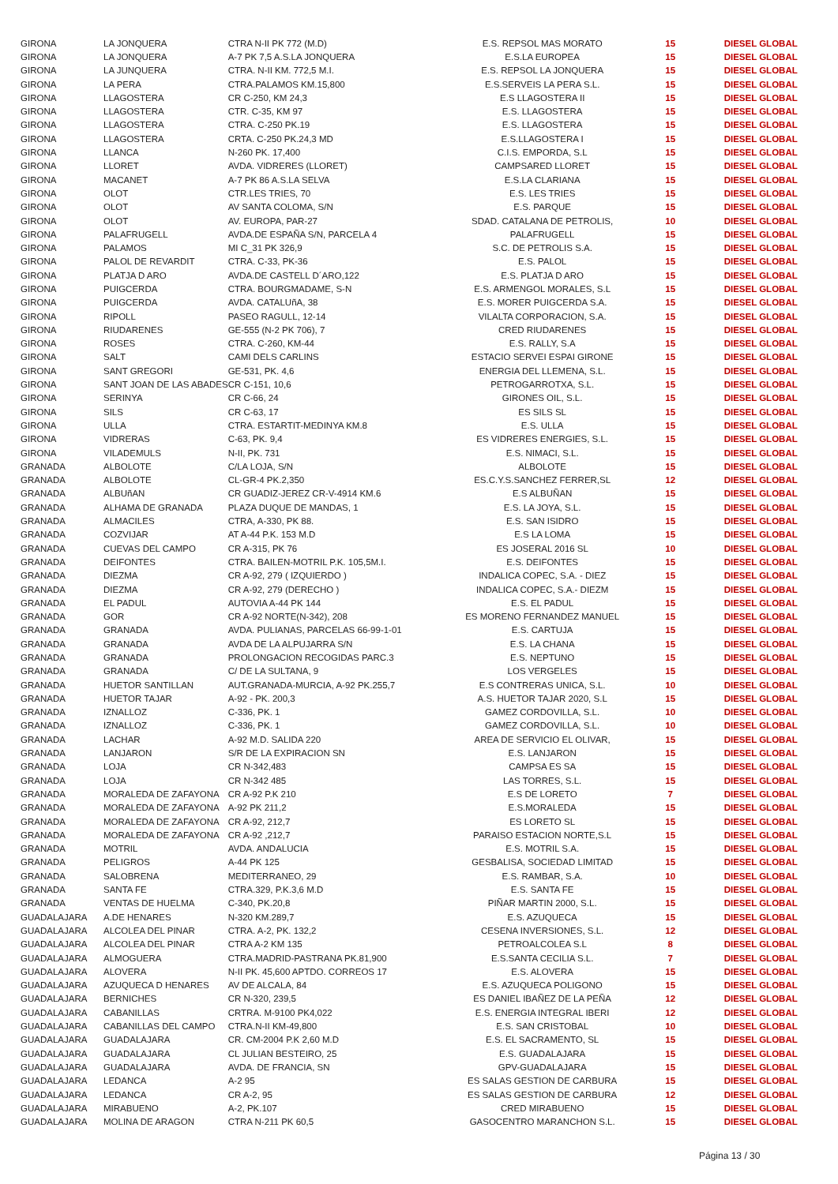| GIRONA | LA JONQUERA | CTRA N-II PK 772 (M.D) | E.S. REPSOL MAS MORATO | 15 | DIESEL GLOBAL |
| GIRONA | LA JONQUERA | A-7 PK 7,5 A.S.LA JONQUERA | E.S.LA EUROPEA | 15 | DIESEL GLOBAL |
| GIRONA | LA JUNQUERA | CTRA. N-II KM. 772,5 M.I. | E.S. REPSOL LA JONQUERA | 15 | DIESEL GLOBAL |
| GIRONA | LA PERA | CTRA.PALAMOS KM.15,800 | E.S.SERVEIS LA PERA S.L. | 15 | DIESEL GLOBAL |
| GIRONA | LLAGOSTERA | CR C-250, KM 24,3 | E.S LLAGOSTERA II | 15 | DIESEL GLOBAL |
| GIRONA | LLAGOSTERA | CTR. C-35, KM 97 | E.S. LLAGOSTERA | 15 | DIESEL GLOBAL |
| GIRONA | LLAGOSTERA | CTRA. C-250 PK.19 | E.S. LLAGOSTERA | 15 | DIESEL GLOBAL |
| GIRONA | LLAGOSTERA | CRTA. C-250 PK.24,3 MD | E.S.LLAGOSTERA I | 15 | DIESEL GLOBAL |
| GIRONA | LLANCA | N-260 PK. 17,400 | C.I.S. EMPORDA, S.L | 15 | DIESEL GLOBAL |
| GIRONA | LLORET | AVDA. VIDRERES (LLORET) | CAMPSARED LLORET | 15 | DIESEL GLOBAL |
| GIRONA | MACANET | A-7 PK 86 A.S.LA SELVA | E.S.LA CLARIANA | 15 | DIESEL GLOBAL |
| GIRONA | OLOT | CTR.LES TRIES, 70 | E.S. LES TRIES | 15 | DIESEL GLOBAL |
| GIRONA | OLOT | AV SANTA COLOMA, S/N | E.S. PARQUE | 15 | DIESEL GLOBAL |
| GIRONA | OLOT | AV. EUROPA, PAR-27 | SDAD. CATALANA DE PETROLIS, | 10 | DIESEL GLOBAL |
| GIRONA | PALAFRUGELL | AVDA.DE ESPAÑA S/N, PARCELA 4 | PALAFRUGELL | 15 | DIESEL GLOBAL |
| GIRONA | PALAMOS | MI C_31 PK 326,9 | S.C. DE PETROLIS S.A. | 15 | DIESEL GLOBAL |
| GIRONA | PALOL DE REVARDIT | CTRA. C-33, PK-36 | E.S. PALOL | 15 | DIESEL GLOBAL |
| GIRONA | PLATJA D ARO | AVDA.DE CASTELL D´ARO,122 | E.S. PLATJA D ARO | 15 | DIESEL GLOBAL |
| GIRONA | PUIGCERDA | CTRA. BOURGMADAME, S-N | E.S. ARMENGOL MORALES, S.L | 15 | DIESEL GLOBAL |
| GIRONA | PUIGCERDA | AVDA. CATALUñA, 38 | E.S. MORER PUIGCERDA S.A. | 15 | DIESEL GLOBAL |
| GIRONA | RIPOLL | PASEO RAGULL, 12-14 | VILALTA CORPORACION, S.A. | 15 | DIESEL GLOBAL |
| GIRONA | RIUDARENES | GE-555 (N-2 PK 706), 7 | CRED RIUDARENES | 15 | DIESEL GLOBAL |
| GIRONA | ROSES | CTRA. C-260, KM-44 | E.S. RALLY, S.A | 15 | DIESEL GLOBAL |
| GIRONA | SALT | CAMI DELS CARLINS | ESTACIO SERVEI ESPAI GIRONE | 15 | DIESEL GLOBAL |
| GIRONA | SANT GREGORI | GE-531, PK. 4,6 | ENERGIA DEL LLEMENA, S.L. | 15 | DIESEL GLOBAL |
| GIRONA | SANT JOAN DE LAS ABADES | CR C-151, 10,6 | PETROGARROTXA, S.L. | 15 | DIESEL GLOBAL |
| GIRONA | SERINYA | CR C-66, 24 | GIRONES OIL, S.L. | 15 | DIESEL GLOBAL |
| GIRONA | SILS | CR C-63, 17 | ES SILS SL | 15 | DIESEL GLOBAL |
| GIRONA | ULLA | CTRA. ESTARTIT-MEDINYA KM.8 | E.S. ULLA | 15 | DIESEL GLOBAL |
| GIRONA | VIDRERAS | C-63, PK. 9,4 | ES VIDRERES ENERGIES, S.L. | 15 | DIESEL GLOBAL |
| GIRONA | VILADEMULS | N-II, PK. 731 | E.S. NIMACI, S.L. | 15 | DIESEL GLOBAL |
| GRANADA | ALBOLOTE | C/LA LOJA, S/N | ALBOLOTE | 15 | DIESEL GLOBAL |
| GRANADA | ALBOLOTE | CL-GR-4 PK.2,350 | ES.C.Y.S.SANCHEZ FERRER,SL | 12 | DIESEL GLOBAL |
| GRANADA | ALBUñAN | CR GUADIZ-JEREZ CR-V-4914 KM.6 | E.S ALBUÑAN | 15 | DIESEL GLOBAL |
| GRANADA | ALHAMA DE GRANADA | PLAZA DUQUE DE MANDAS, 1 | E.S. LA JOYA, S.L. | 15 | DIESEL GLOBAL |
| GRANADA | ALMACILES | CTRA, A-330, PK 88. | E.S. SAN ISIDRO | 15 | DIESEL GLOBAL |
| GRANADA | COZVIJAR | AT A-44 P.K. 153 M.D | E.S LA LOMA | 15 | DIESEL GLOBAL |
| GRANADA | CUEVAS DEL CAMPO | CR A-315, PK 76 | ES JOSERAL 2016 SL | 10 | DIESEL GLOBAL |
| GRANADA | DEIFONTES | CTRA. BAILEN-MOTRIL P.K. 105,5M.I. | E.S. DEIFONTES | 15 | DIESEL GLOBAL |
| GRANADA | DIEZMA | CR A-92, 279 ( IZQUIERDO ) | INDALICA COPEC, S.A. - DIEZ | 15 | DIESEL GLOBAL |
| GRANADA | DIEZMA | CR A-92, 279 (DERECHO ) | INDALICA COPEC, S.A.- DIEZM | 15 | DIESEL GLOBAL |
| GRANADA | EL PADUL | AUTOVIA A-44 PK 144 | E.S. EL PADUL | 15 | DIESEL GLOBAL |
| GRANADA | GOR | CR A-92 NORTE(N-342), 208 | ES MORENO FERNANDEZ MANUEL | 15 | DIESEL GLOBAL |
| GRANADA | GRANADA | AVDA. PULIANAS, PARCELAS 66-99-1-01 | E.S. CARTUJA | 15 | DIESEL GLOBAL |
| GRANADA | GRANADA | AVDA DE LA ALPUJARRA S/N | E.S. LA CHANA | 15 | DIESEL GLOBAL |
| GRANADA | GRANADA | PROLONGACION RECOGIDAS PARC.3 | E.S. NEPTUNO | 15 | DIESEL GLOBAL |
| GRANADA | GRANADA | C/ DE LA SULTANA, 9 | LOS VERGELES | 15 | DIESEL GLOBAL |
| GRANADA | HUETOR SANTILLAN | AUT.GRANADA-MURCIA, A-92 PK.255,7 | E.S CONTRERAS UNICA, S.L. | 10 | DIESEL GLOBAL |
| GRANADA | HUETOR TAJAR | A-92 - PK. 200,3 | A.S. HUETOR TAJAR 2020, S.L | 15 | DIESEL GLOBAL |
| GRANADA | IZNALLOZ | C-336, PK. 1 | GAMEZ CORDOVILLA, S.L. | 10 | DIESEL GLOBAL |
| GRANADA | IZNALLOZ | C-336, PK. 1 | GAMEZ CORDOVILLA, S.L. | 10 | DIESEL GLOBAL |
| GRANADA | LACHAR | A-92 M.D. SALIDA 220 | AREA DE SERVICIO EL OLIVAR, | 15 | DIESEL GLOBAL |
| GRANADA | LANJARON | S/R DE LA EXPIRACION SN | E.S. LANJARON | 15 | DIESEL GLOBAL |
| GRANADA | LOJA | CR N-342,483 | CAMPSA ES SA | 15 | DIESEL GLOBAL |
| GRANADA | LOJA | CR N-342 485 | LAS TORRES, S.L. | 15 | DIESEL GLOBAL |
| GRANADA | MORALEDA DE ZAFAYONA | CR A-92 P.K 210 | E.S DE LORETO | 7 | DIESEL GLOBAL |
| GRANADA | MORALEDA DE ZAFAYONA | A-92 PK 211,2 | E.S.MORALEDA | 15 | DIESEL GLOBAL |
| GRANADA | MORALEDA DE ZAFAYONA | CR A-92, 212,7 | ES LORETO SL | 15 | DIESEL GLOBAL |
| GRANADA | MORALEDA DE ZAFAYONA | CR A-92 ,212,7 | PARAISO ESTACION NORTE,S.L | 15 | DIESEL GLOBAL |
| GRANADA | MOTRIL | AVDA. ANDALUCIA | E.S. MOTRIL S.A. | 15 | DIESEL GLOBAL |
| GRANADA | PELIGROS | A-44 PK 125 | GESBALISA, SOCIEDAD LIMITAD | 15 | DIESEL GLOBAL |
| GRANADA | SALOBRENA | MEDITERRANEO, 29 | E.S. RAMBAR, S.A. | 10 | DIESEL GLOBAL |
| GRANADA | SANTA FE | CTRA.329, P.K.3,6 M.D | E.S. SANTA FE | 15 | DIESEL GLOBAL |
| GRANADA | VENTAS DE HUELMA | C-340, PK.20,8 | PIÑAR MARTIN 2000, S.L. | 15 | DIESEL GLOBAL |
| GUADALAJARA | A.DE HENARES | N-320 KM.289,7 | E.S. AZUQUECA | 15 | DIESEL GLOBAL |
| GUADALAJARA | ALCOLEA DEL PINAR | CTRA. A-2, PK. 132,2 | CESENA INVERSIONES, S.L. | 12 | DIESEL GLOBAL |
| GUADALAJARA | ALCOLEA DEL PINAR | CTRA A-2 KM 135 | PETROALCOLEA S.L | 8 | DIESEL GLOBAL |
| GUADALAJARA | ALMOGUERA | CTRA.MADRID-PASTRANA PK.81,900 | E.S.SANTA CECILIA S.L. | 7 | DIESEL GLOBAL |
| GUADALAJARA | ALOVERA | N-II PK. 45,600 APTDO. CORREOS 17 | E.S. ALOVERA | 15 | DIESEL GLOBAL |
| GUADALAJARA | AZUQUECA D HENARES | AV DE ALCALA, 84 | E.S. AZUQUECA POLIGONO | 15 | DIESEL GLOBAL |
| GUADALAJARA | BERNICHES | CR N-320, 239,5 | ES DANIEL IBAÑEZ DE LA PEÑA | 12 | DIESEL GLOBAL |
| GUADALAJARA | CABANILLAS | CRTRA. M-9100 PK4,022 | E.S. ENERGIA INTEGRAL IBERI | 12 | DIESEL GLOBAL |
| GUADALAJARA | CABANILLAS DEL CAMPO | CTRA.N-II KM-49,800 | E.S. SAN CRISTOBAL | 10 | DIESEL GLOBAL |
| GUADALAJARA | GUADALAJARA | CR. CM-2004 P.K 2,60 M.D | E.S. EL SACRAMENTO, SL | 15 | DIESEL GLOBAL |
| GUADALAJARA | GUADALAJARA | CL JULIAN BESTEIRO, 25 | E.S. GUADALAJARA | 15 | DIESEL GLOBAL |
| GUADALAJARA | GUADALAJARA | AVDA. DE FRANCIA, SN | GPV-GUADALAJARA | 15 | DIESEL GLOBAL |
| GUADALAJARA | LEDANCA | A-2 95 | ES SALAS GESTION DE CARBURA | 15 | DIESEL GLOBAL |
| GUADALAJARA | LEDANCA | CR A-2, 95 | ES SALAS GESTION DE CARBURA | 12 | DIESEL GLOBAL |
| GUADALAJARA | MIRABUENO | A-2, PK.107 | CRED MIRABUENO | 15 | DIESEL GLOBAL |
| GUADALAJARA | MOLINA DE ARAGON | CTRA N-211 PK 60,5 | GASOCENTRO MARANCHON S.L. | 15 | DIESEL GLOBAL |
Página 13 / 30